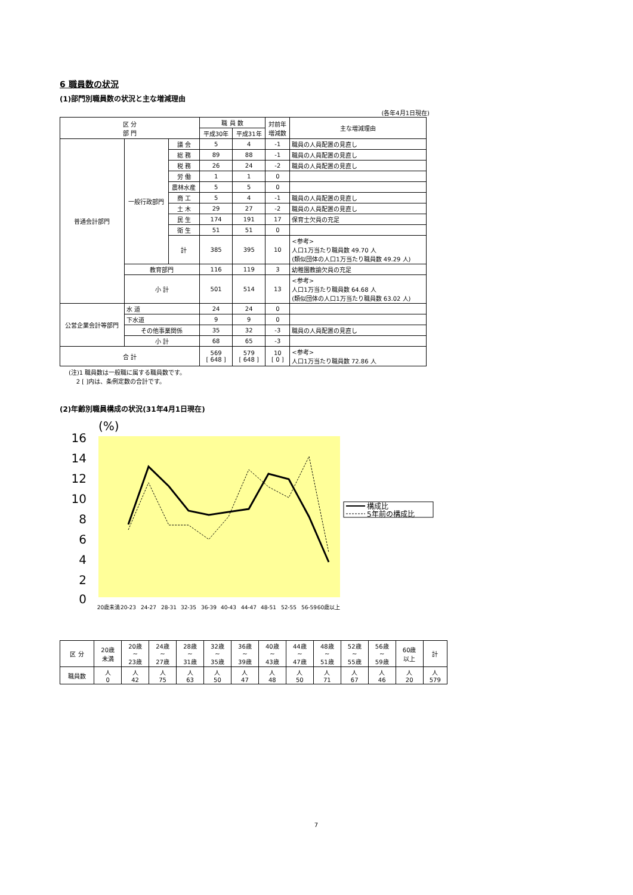6 職員数の状況
(1)部門別職員数の状況と主な増減理由
(各年4月1日現在)
| 区 分 部 門 | | | 職 員 数 | | 対前年 増減数 | 主な増減理由 |
| --- | --- | --- | --- | --- | --- | --- |
| | | | 平成30年 | 平成31年 | | |
| 普通会計部門 | 一般行政部門 | 議 会 | 5 | 4 | -1 | 職員の人員配置の見直し |
| | | 総 務 | 89 | 88 | -1 | 職員の人員配置の見直し |
| | | 税 務 | 26 | 24 | -2 | 職員の人員配置の見直し |
| | | 労 働 | 1 | 1 | 0 | |
| | | 農林水産 | 5 | 5 | 0 | |
| | | 商 工 | 5 | 4 | -1 | 職員の人員配置の見直し |
| | | 土 木 | 29 | 27 | -2 | 職員の人員配置の見直し |
| | | 民 生 | 174 | 191 | 17 | 保育士欠員の充足 |
| | | 衛 生 | 51 | 51 | 0 | |
| | | 計 | 385 | 395 | 10 | <参考> 人口1万当たり職員数 49.70 人 (類似団体の人口1万当たり職員数 49.29 人) |
| | 教育部門 | | 116 | 119 | 3 | 幼稚園教諭欠員の充足 |
| | 小 計 | | 501 | 514 | 13 | <参考> 人口1万当たり職員数 64.68 人 (類似団体の人口1万当たり職員数 63.02 人) |
| 公営企業会計等部門 | 水 道 | | 24 | 24 | 0 | |
| | 下水道 | | 9 | 9 | 0 | |
| | その他事業関係 | | 35 | 32 | -3 | 職員の人員配置の見直し |
| | 小 計 | | 68 | 65 | -3 | |
| 合 計 | | | 569 [ 648 ] | 579 [ 648 ] | 10 [ 0 ] | <参考> 人口1万当たり職員数 72.86 人 |
(注)1 職員数は一般職に属する職員数です。
2 [ ]内は、条例定数の合計です。
(2)年齢別職員構成の状況(31年4月1日現在)
16
14
12
10
8
6
4
2
0
(%)
20歳未満
20-23
24-27
28-31
32-35
36-39
40-43
44-47
48-51
52-55
56-59
60歳以上
構成比
5年前の構成比
| 区 分 | 20歳 未満 | 20歳 ~ 23歳 | 24歳 ~ 27歳 | 28歳 ~ 31歳 | 32歳 ~ 35歳 | 36歳 ~ 39歳 | 40歳 ~ 43歳 | 44歳 ~ 47歳 | 48歳 ~ 51歳 | 52歳 ~ 55歳 | 56歳 ~ 59歳 | 60歳 以上 | 計 |
| --- | --- | --- | --- | --- | --- | --- | --- | --- | --- | --- | --- | --- | --- |
| 職員数 | 人 0 | 人 42 | 人 75 | 人 63 | 人 50 | 人 47 | 人 48 | 人 50 | 人 71 | 人 67 | 人 46 | 人 20 | 人 579 |
7